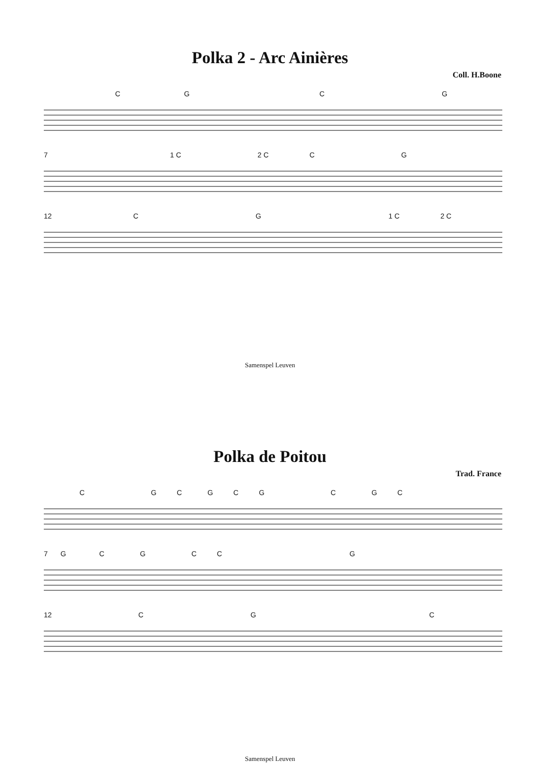Polka 2 - Arc Ainières
Coll. H.Boone
C G C G
7 1 C 2 C C G
12 C G 1 C 2 C
Samenspel Leuven
Polka de Poitou
Trad. France
C G C G C G C G C
7 G C G C C G
12 C G C
Samenspel Leuven